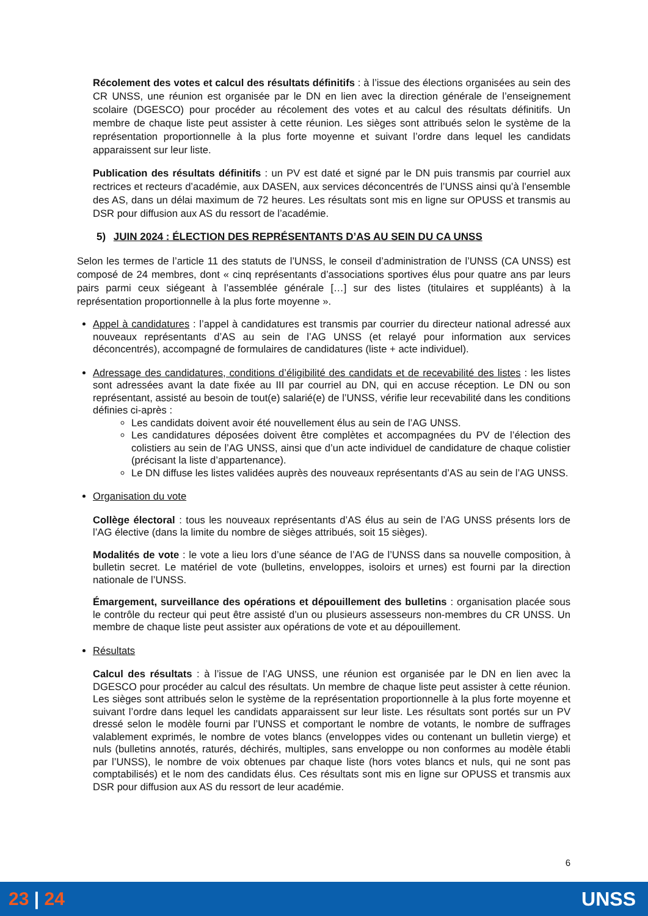Récolement des votes et calcul des résultats définitifs : à l’issue des élections organisées au sein des CR UNSS, une réunion est organisée par le DN en lien avec la direction générale de l’enseignement scolaire (DGESCO) pour procéder au récolement des votes et au calcul des résultats définitifs. Un membre de chaque liste peut assister à cette réunion. Les sièges sont attribués selon le système de la représentation proportionnelle à la plus forte moyenne et suivant l’ordre dans lequel les candidats apparaissent sur leur liste.
Publication des résultats définitifs : un PV est daté et signé par le DN puis transmis par courriel aux rectrices et recteurs d’académie, aux DASEN, aux services déconcentrés de l’UNSS ainsi qu’à l’ensemble des AS, dans un délai maximum de 72 heures. Les résultats sont mis en ligne sur OPUSS et transmis au DSR pour diffusion aux AS du ressort de l’académie.
5) JUIN 2024 : ÉLECTION DES REPRÉSENTANTS D’AS AU SEIN DU CA UNSS
Selon les termes de l’article 11 des statuts de l’UNSS, le conseil d’administration de l’UNSS (CA UNSS) est composé de 24 membres, dont « cinq représentants d’associations sportives élus pour quatre ans par leurs pairs parmi ceux siégeant à l’assemblée générale […] sur des listes (titulaires et suppléants) à la représentation proportionnelle à la plus forte moyenne ».
Appel à candidatures : l’appel à candidatures est transmis par courrier du directeur national adressé aux nouveaux représentants d’AS au sein de l’AG UNSS (et relayé pour information aux services déconcentrés), accompagné de formulaires de candidatures (liste + acte individuel).
Adressage des candidatures, conditions d’éligibilité des candidats et de recevabilité des listes : les listes sont adressées avant la date fixée au III par courriel au DN, qui en accuse réception. Le DN ou son représentant, assisté au besoin de tout(e) salarié(e) de l’UNSS, vérifie leur recevabilité dans les conditions définies ci-après :
Les candidats doivent avoir été nouvellement élus au sein de l’AG UNSS.
Les candidatures déposées doivent être complètes et accompagnées du PV de l’élection des colistiers au sein de l’AG UNSS, ainsi que d’un acte individuel de candidature de chaque colistier (précisant la liste d’appartenance).
Le DN diffuse les listes validées auprès des nouveaux représentants d’AS au sein de l’AG UNSS.
Organisation du vote
Collège électoral : tous les nouveaux représentants d’AS élus au sein de l’AG UNSS présents lors de l’AG élective (dans la limite du nombre de sièges attribués, soit 15 sièges).
Modalités de vote : le vote a lieu lors d’une séance de l’AG de l’UNSS dans sa nouvelle composition, à bulletin secret. Le matériel de vote (bulletins, enveloppes, isoloirs et urnes) est fourni par la direction nationale de l’UNSS.
Émargement, surveillance des opérations et dépouillement des bulletins : organisation placée sous le contrôle du recteur qui peut être assisté d’un ou plusieurs assesseurs non-membres du CR UNSS. Un membre de chaque liste peut assister aux opérations de vote et au dépouillement.
Résultats
Calcul des résultats : à l’issue de l’AG UNSS, une réunion est organisée par le DN en lien avec la DGESCO pour procéder au calcul des résultats. Un membre de chaque liste peut assister à cette réunion. Les sièges sont attribués selon le système de la représentation proportionnelle à la plus forte moyenne et suivant l’ordre dans lequel les candidats apparaissent sur leur liste. Les résultats sont portés sur un PV dressé selon le modèle fourni par l’UNSS et comportant le nombre de votants, le nombre de suffrages valablement exprimés, le nombre de votes blancs (enveloppes vides ou contenant un bulletin vierge) et nuls (bulletins annotés, raturés, déchirés, multiples, sans enveloppe ou non conformes au modèle établi par l’UNSS), le nombre de voix obtenues par chaque liste (hors votes blancs et nuls, qui ne sont pas comptabilisés) et le nom des candidats élus. Ces résultats sont mis en ligne sur OPUSS et transmis aux DSR pour diffusion aux AS du ressort de leur académie.
6
23 | 24 UNSS